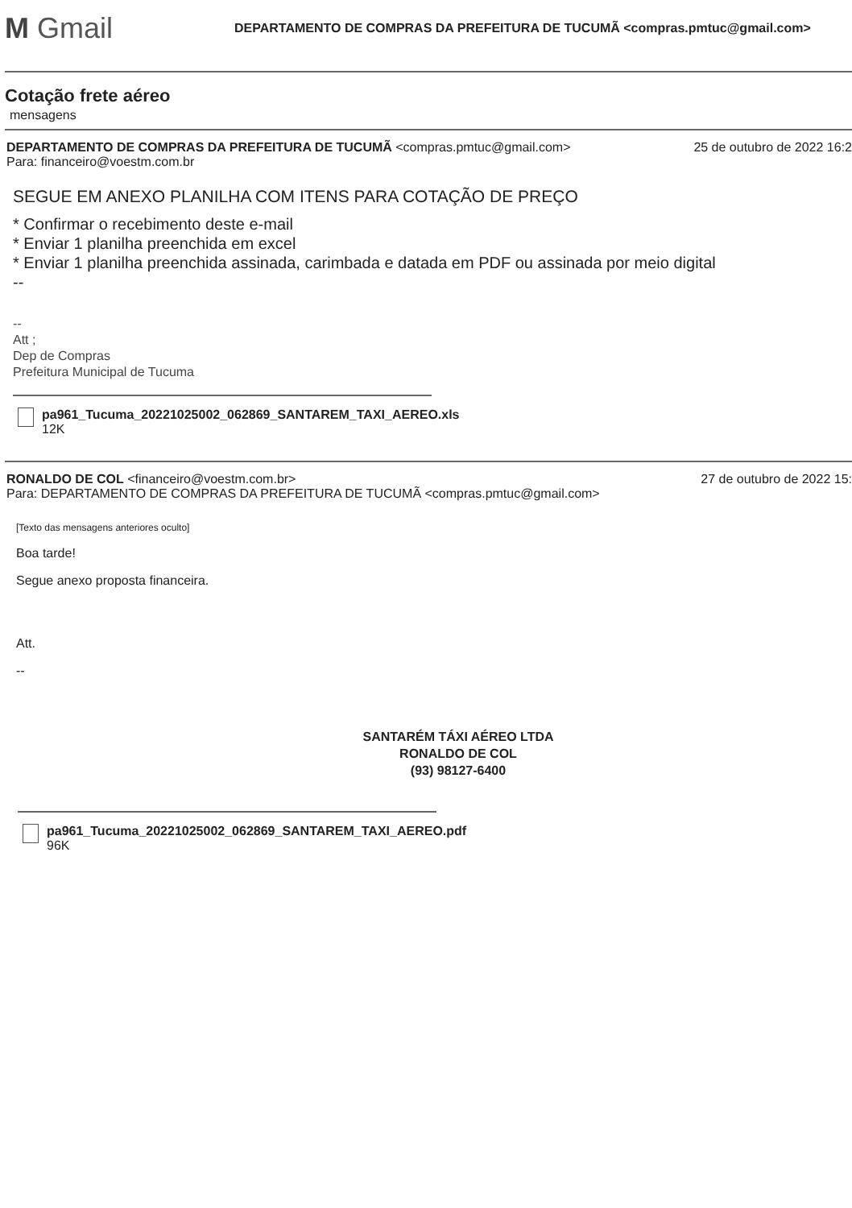M Gmail
DEPARTAMENTO DE COMPRAS DA PREFEITURA DE TUCUMÃ <compras.pmtuc@gmail.com>
Cotação frete aéreo
mensagens
DEPARTAMENTO DE COMPRAS DA PREFEITURA DE TUCUMÃ <compras.pmtuc@gmail.com>
Para: financeiro@voestm.com.br
25 de outubro de 2022 16:2
SEGUE EM ANEXO PLANILHA COM ITENS PARA COTAÇÃO DE PREÇO
* Confirmar o recebimento deste e-mail
* Enviar 1 planilha preenchida em excel
* Enviar 1 planilha preenchida assinada, carimbada e datada em PDF ou assinada por meio digital
--
--
Att ;
Dep de Compras
Prefeitura Municipal de Tucuma
pa961_Tucuma_20221025002_062869_SANTAREM_TAXI_AEREO.xls
12K
RONALDO DE COL <financeiro@voestm.com.br>
Para: DEPARTAMENTO DE COMPRAS DA PREFEITURA DE TUCUMÃ <compras.pmtuc@gmail.com>
27 de outubro de 2022 15:
[Texto das mensagens anteriores oculto]
Boa tarde!
Segue anexo proposta financeira.
Att.
--
SANTARÉM TÁXI AÉREO LTDA
RONALDO DE COL
(93) 98127-6400
pa961_Tucuma_20221025002_062869_SANTAREM_TAXI_AEREO.pdf
96K